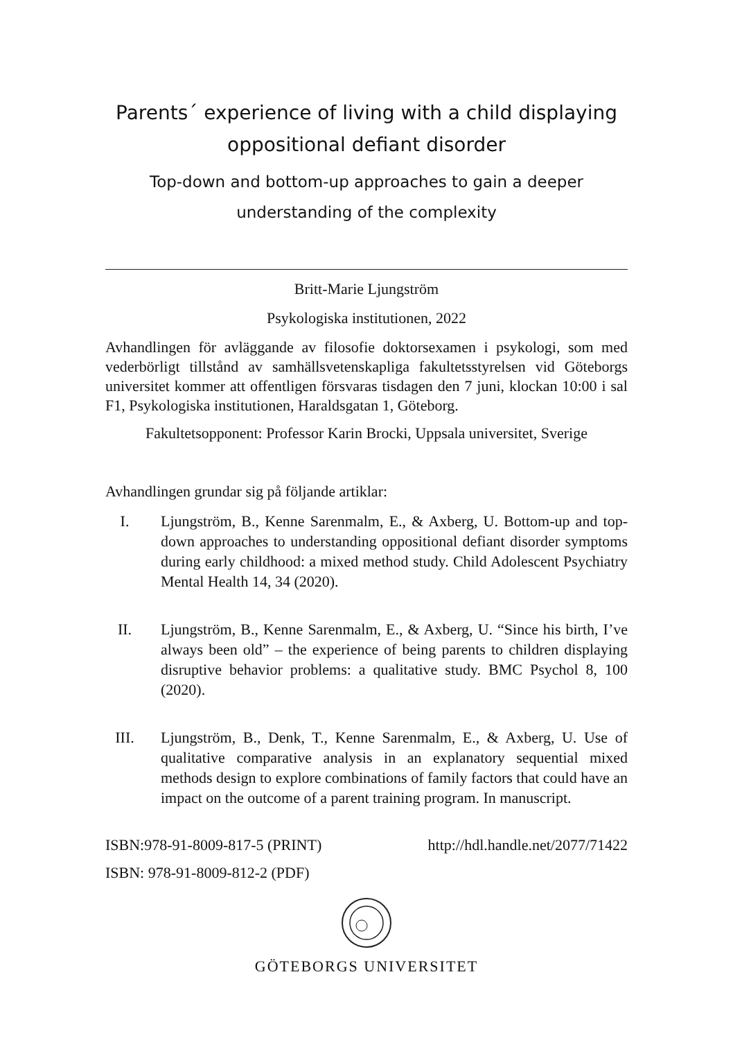Parents´ experience of living with a child displaying oppositional defiant disorder
Top-down and bottom-up approaches to gain a deeper understanding of the complexity
Britt-Marie Ljungström
Psykologiska institutionen, 2022
Avhandlingen för avläggande av filosofie doktorsexamen i psykologi, som med vederbörligt tillstånd av samhällsvetenskapliga fakultetsstyrelsen vid Göteborgs universitet kommer att offentligen försvaras tisdagen den 7 juni, klockan 10:00 i sal F1, Psykologiska institutionen, Haraldsgatan 1, Göteborg.
Fakultetsopponent: Professor Karin Brocki, Uppsala universitet, Sverige
Avhandlingen grundar sig på följande artiklar:
I. Ljungström, B., Kenne Sarenmalm, E., & Axberg, U. Bottom-up and top-down approaches to understanding oppositional defiant disorder symptoms during early childhood: a mixed method study. Child Adolescent Psychiatry Mental Health 14, 34 (2020).
II. Ljungström, B., Kenne Sarenmalm, E., & Axberg, U. “Since his birth, I’ve always been old” – the experience of being parents to children displaying disruptive behavior problems: a qualitative study. BMC Psychol 8, 100 (2020).
III. Ljungström, B., Denk, T., Kenne Sarenmalm, E., & Axberg, U. Use of qualitative comparative analysis in an explanatory sequential mixed methods design to explore combinations of family factors that could have an impact on the outcome of a parent training program. In manuscript.
ISBN:978-91-8009-817-5 (PRINT) http://hdl.handle.net/2077/71422
ISBN: 978-91-8009-812-2 (PDF)
GÖTEBORGS UNIVERSITET